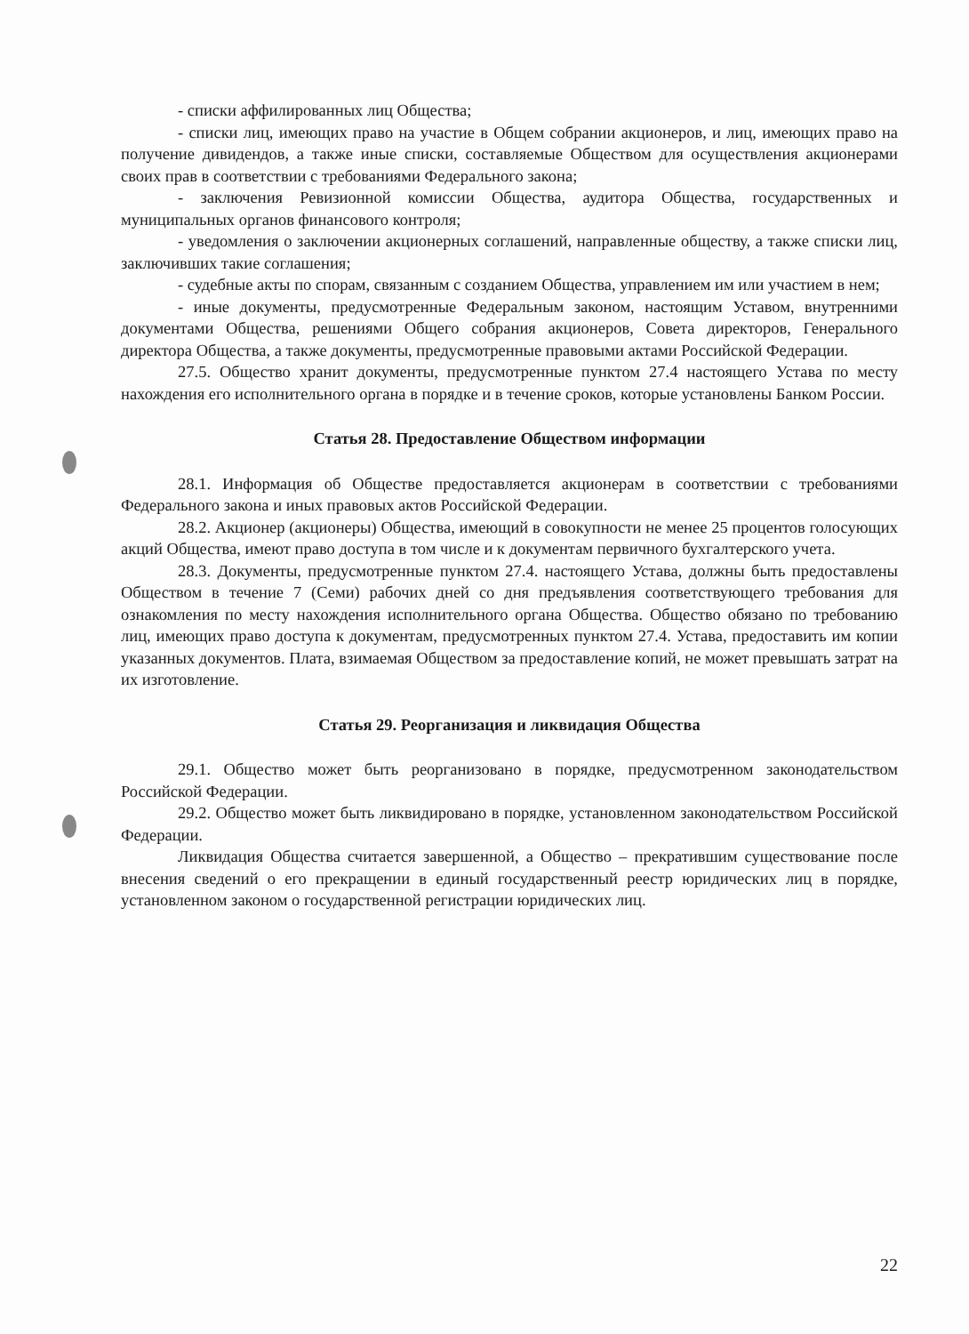- списки аффилированных лиц Общества;
- списки лиц, имеющих право на участие в Общем собрании акционеров, и лиц, имеющих право на получение дивидендов, а также иные списки, составляемые Обществом для осуществления акционерами своих прав в соответствии с требованиями Федерального закона;
- заключения Ревизионной комиссии Общества, аудитора Общества, государственных и муниципальных органов финансового контроля;
- уведомления о заключении акционерных соглашений, направленные обществу, а также списки лиц, заключивших такие соглашения;
- судебные акты по спорам, связанным с созданием Общества, управлением им или участием в нем;
- иные документы, предусмотренные Федеральным законом, настоящим Уставом, внутренними документами Общества, решениями Общего собрания акционеров, Совета директоров, Генерального директора Общества, а также документы, предусмотренные правовыми актами Российской Федерации.
27.5. Общество хранит документы, предусмотренные пунктом 27.4 настоящего Устава по месту нахождения его исполнительного органа в порядке и в течение сроков, которые установлены Банком России.
Статья 28. Предоставление Обществом информации
28.1. Информация об Обществе предоставляется акционерам в соответствии с требованиями Федерального закона и иных правовых актов Российской Федерации.
28.2. Акционер (акционеры) Общества, имеющий в совокупности не менее 25 процентов голосующих акций Общества, имеют право доступа в том числе и к документам первичного бухгалтерского учета.
28.3. Документы, предусмотренные пунктом 27.4. настоящего Устава, должны быть предоставлены Обществом в течение 7 (Семи) рабочих дней со дня предъявления соответствующего требования для ознакомления по месту нахождения исполнительного органа Общества. Общество обязано по требованию лиц, имеющих право доступа к документам, предусмотренных пунктом 27.4. Устава, предоставить им копии указанных документов. Плата, взимаемая Обществом за предоставление копий, не может превышать затрат на их изготовление.
Статья 29. Реорганизация и ликвидация Общества
29.1. Общество может быть реорганизовано в порядке, предусмотренном законодательством Российской Федерации.
29.2. Общество может быть ликвидировано в порядке, установленном законодательством Российской Федерации.
Ликвидация Общества считается завершенной, а Общество – прекратившим существование после внесения сведений о его прекращении в единый государственный реестр юридических лиц в порядке, установленном законом о государственной регистрации юридических лиц.
22